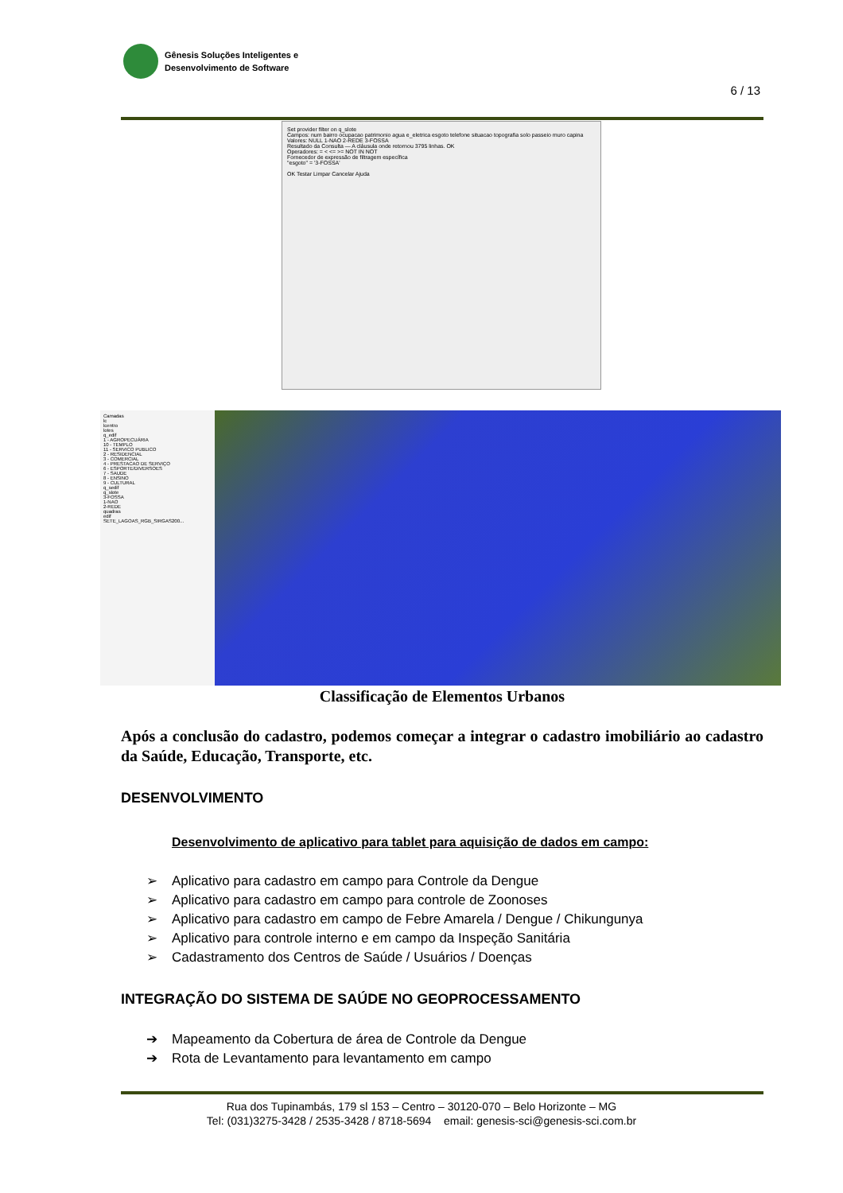Gênesis Soluções Inteligentes e
Desenvolvimento de Software
6 / 13
Set provider filter on q_slote
Campos: num bairro ocupacao patrimonio agua e_eletrica esgoto telefone situacao topografia solo passeio muro capina
Valores: NULL 1-NAO 2-REDE 3-FOSSA
Resultado da Consulta — A cláusula onde retornou 3795 linhas. OK
Operadores: = < <= >= NOT IN NOT
Fornecedor de expressão de filtragem específica
"esgoto" = '3-FOSSA'
OK Testar Limpar Cancelar Ajuda
Camadas
lc
lcentro
lotes
q_edif
1 - AGROPECUÁRIA
10 - TEMPLO
11 - SERVICO PUBLICO
2 - RESIDENCIAL
3 - COMERCIAL
4 - PRESTACAO DE SERVIÇO
6 - ESPORTE/DIVERSOES
7 - SAUDE
8 - ENSINO
9 - CULTURAL
q_sedif
q_slote
3-FOSSA
1-NAO
2-REDE
quadras
edif
SETE_LAGOAS_RGB_SIRGAS200...
Classificação de Elementos Urbanos
Após a conclusão do cadastro, podemos começar a integrar o cadastro imobiliário ao cadastro da Saúde, Educação, Transporte, etc.
DESENVOLVIMENTO
Desenvolvimento de aplicativo para tablet para aquisição de dados em campo:
➢ Aplicativo para cadastro em campo para Controle da Dengue
➢ Aplicativo para cadastro em campo para controle de Zoonoses
➢ Aplicativo para cadastro em campo de Febre Amarela / Dengue / Chikungunya
➢ Aplicativo para controle interno e em campo da Inspeção Sanitária
➢ Cadastramento dos Centros de Saúde / Usuários / Doenças
INTEGRAÇÃO DO SISTEMA DE SAÚDE NO GEOPROCESSAMENTO
➔ Mapeamento da Cobertura de área de Controle da Dengue
➔ Rota de Levantamento para levantamento em campo
Rua dos Tupinambás, 179 sl 153 – Centro – 30120-070 – Belo Horizonte – MG
Tel: (031)3275-3428 / 2535-3428 / 8718-5694 email: genesis-sci@genesis-sci.com.br